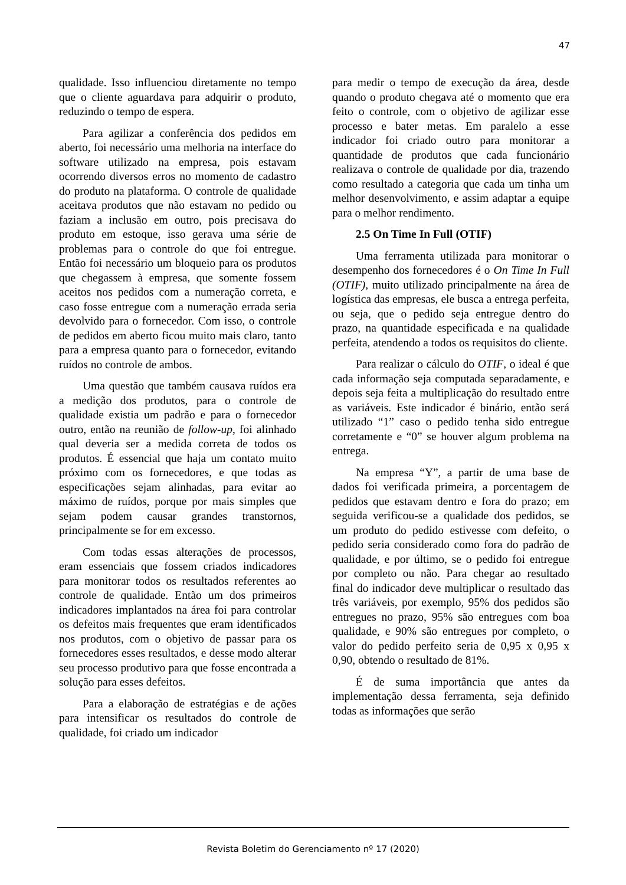47
qualidade. Isso influenciou diretamente no tempo que o cliente aguardava para adquirir o produto, reduzindo o tempo de espera.
Para agilizar a conferência dos pedidos em aberto, foi necessário uma melhoria na interface do software utilizado na empresa, pois estavam ocorrendo diversos erros no momento de cadastro do produto na plataforma. O controle de qualidade aceitava produtos que não estavam no pedido ou faziam a inclusão em outro, pois precisava do produto em estoque, isso gerava uma série de problemas para o controle do que foi entregue. Então foi necessário um bloqueio para os produtos que chegassem à empresa, que somente fossem aceitos nos pedidos com a numeração correta, e caso fosse entregue com a numeração errada seria devolvido para o fornecedor. Com isso, o controle de pedidos em aberto ficou muito mais claro, tanto para a empresa quanto para o fornecedor, evitando ruídos no controle de ambos.
Uma questão que também causava ruídos era a medição dos produtos, para o controle de qualidade existia um padrão e para o fornecedor outro, então na reunião de follow-up, foi alinhado qual deveria ser a medida correta de todos os produtos. É essencial que haja um contato muito próximo com os fornecedores, e que todas as especificações sejam alinhadas, para evitar ao máximo de ruídos, porque por mais simples que sejam podem causar grandes transtornos, principalmente se for em excesso.
Com todas essas alterações de processos, eram essenciais que fossem criados indicadores para monitorar todos os resultados referentes ao controle de qualidade. Então um dos primeiros indicadores implantados na área foi para controlar os defeitos mais frequentes que eram identificados nos produtos, com o objetivo de passar para os fornecedores esses resultados, e desse modo alterar seu processo produtivo para que fosse encontrada a solução para esses defeitos.
Para a elaboração de estratégias e de ações para intensificar os resultados do controle de qualidade, foi criado um indicador
para medir o tempo de execução da área, desde quando o produto chegava até o momento que era feito o controle, com o objetivo de agilizar esse processo e bater metas. Em paralelo a esse indicador foi criado outro para monitorar a quantidade de produtos que cada funcionário realizava o controle de qualidade por dia, trazendo como resultado a categoria que cada um tinha um melhor desenvolvimento, e assim adaptar a equipe para o melhor rendimento.
2.5 On Time In Full (OTIF)
Uma ferramenta utilizada para monitorar o desempenho dos fornecedores é o On Time In Full (OTIF), muito utilizado principalmente na área de logística das empresas, ele busca a entrega perfeita, ou seja, que o pedido seja entregue dentro do prazo, na quantidade especificada e na qualidade perfeita, atendendo a todos os requisitos do cliente.
Para realizar o cálculo do OTIF, o ideal é que cada informação seja computada separadamente, e depois seja feita a multiplicação do resultado entre as variáveis. Este indicador é binário, então será utilizado “1” caso o pedido tenha sido entregue corretamente e “0” se houver algum problema na entrega.
Na empresa “Y”, a partir de uma base de dados foi verificada primeira, a porcentagem de pedidos que estavam dentro e fora do prazo; em seguida verificou-se a qualidade dos pedidos, se um produto do pedido estivesse com defeito, o pedido seria considerado como fora do padrão de qualidade, e por último, se o pedido foi entregue por completo ou não. Para chegar ao resultado final do indicador deve multiplicar o resultado das três variáveis, por exemplo, 95% dos pedidos são entregues no prazo, 95% são entregues com boa qualidade, e 90% são entregues por completo, o valor do pedido perfeito seria de 0,95 x 0,95 x 0,90, obtendo o resultado de 81%.
É de suma importância que antes da implementação dessa ferramenta, seja definido todas as informações que serão
Revista Boletim do Gerenciamento nº 17 (2020)